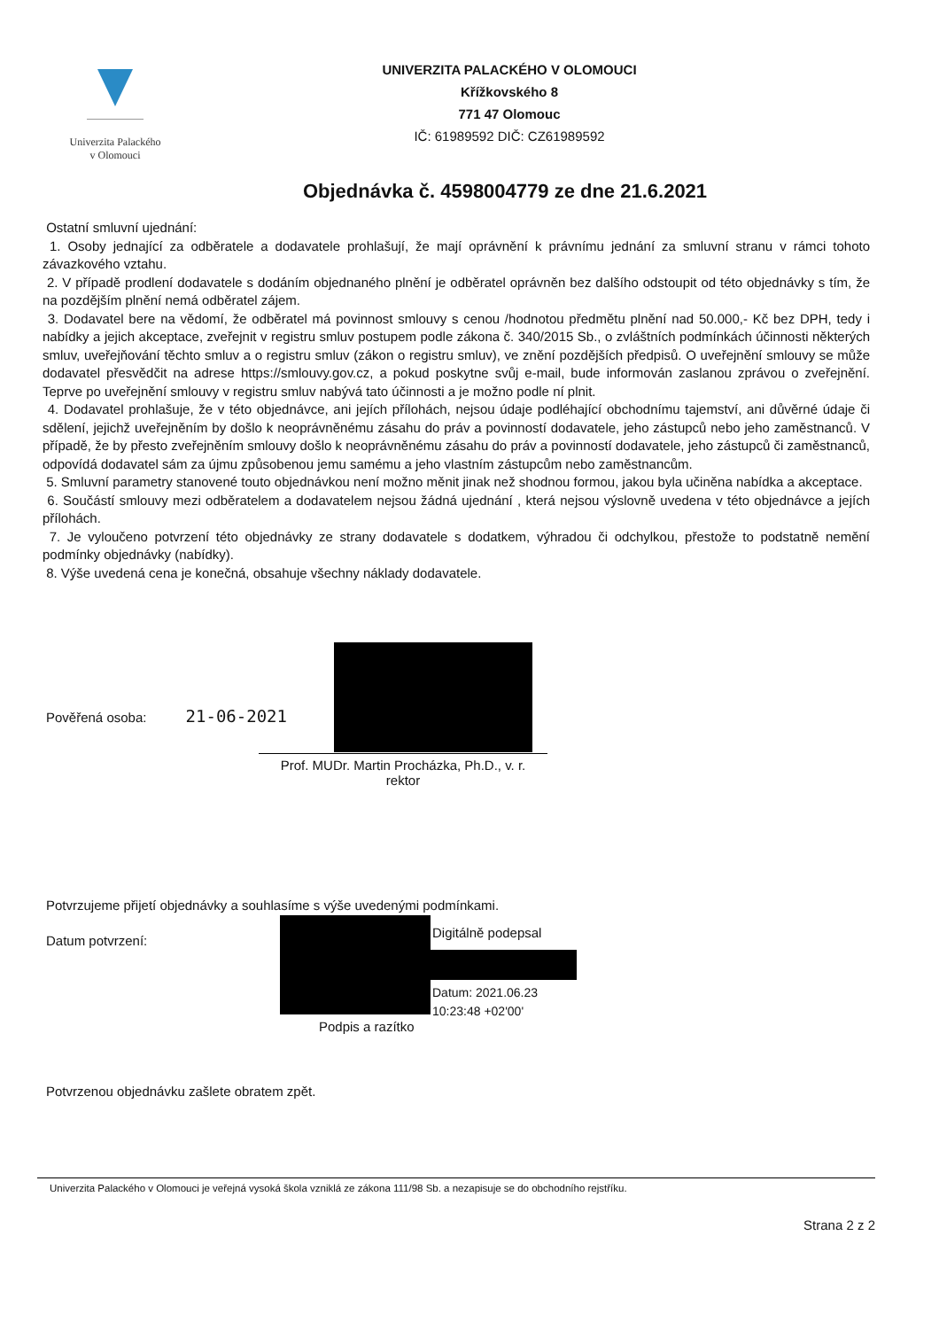Univerzita Palackého
v Olomouci
UNIVERZITA PALACKÉHO V OLOMOUCI
Křížkovského 8
771 47 Olomouc
IČ: 61989592 DIČ: CZ61989592
Objednávka č. 4598004779 ze dne 21.6.2021
Ostatní smluvní ujednání:
1. Osoby jednající za odběratele a dodavatele prohlašují, že mají oprávnění k právnímu jednání za smluvní stranu v rámci tohoto závazkového vztahu.
2. V případě prodlení dodavatele s dodáním objednaného plnění je odběratel oprávněn bez dalšího odstoupit od této objednávky s tím, že na pozdějším plnění nemá odběratel zájem.
3. Dodavatel bere na vědomí, že odběratel má povinnost smlouvy s cenou /hodnotou předmětu plnění nad 50.000,- Kč bez DPH, tedy i nabídky a jejich akceptace, zveřejnit v registru smluv postupem podle zákona č. 340/2015 Sb., o zvláštních podmínkách účinnosti některých smluv, uveřejňování těchto smluv a o registru smluv (zákon o registru smluv), ve znění pozdějších předpisů. O uveřejnění smlouvy se může dodavatel přesvědčit na adrese https://smlouvy.gov.cz, a pokud poskytne svůj e-mail, bude informován zaslanou zprávou o zveřejnění. Teprve po uveřejnění smlouvy v registru smluv nabývá tato účinnosti a je možno podle ní plnit.
4. Dodavatel prohlašuje, že v této objednávce, ani jejích přílohách, nejsou údaje podléhající obchodnímu tajemství, ani důvěrné údaje či sdělení, jejichž uveřejněním by došlo k neoprávněnému zásahu do práv a povinností dodavatele, jeho zástupců nebo jeho zaměstnanců. V případě, že by přesto zveřejněním smlouvy došlo k neoprávněnému zásahu do práv a povinností dodavatele, jeho zástupců či zaměstnanců, odpovídá dodavatel sám za újmu způsobenou jemu samému a jeho vlastním zástupcům nebo zaměstnancům.
5. Smluvní parametry stanovené touto objednávkou není možno měnit jinak než shodnou formou, jakou byla učiněna nabídka a akceptace.
6. Součástí smlouvy mezi odběratelem a dodavatelem nejsou žádná ujednání , která nejsou výslovně uvedena v této objednávce a jejích přílohách.
7. Je vyloučeno potvrzení této objednávky ze strany dodavatele s dodatkem, výhradou či odchylkou, přestože to podstatně nemění podmínky objednávky (nabídky).
8. Výše uvedená cena je konečná, obsahuje všechny náklady dodavatele.
Pověřená osoba: 21-06-2021
Prof. MUDr. Martin Procházka, Ph.D., v. r.
rektor
Potvrzujeme přijetí objednávky a souhlasíme s výše uvedenými podmínkami.
Datum potvrzení:
Digitálně podepsal
Datum: 2021.06.23
10:23:48 +02'00'
Podpis a razítko
Potvrzenou objednávku zašlete obratem zpět.
Univerzita Palackého v Olomouci je veřejná vysoká škola vzniklá ze zákona 111/98 Sb. a nezapisuje se do obchodního rejstříku.
Strana 2 z 2